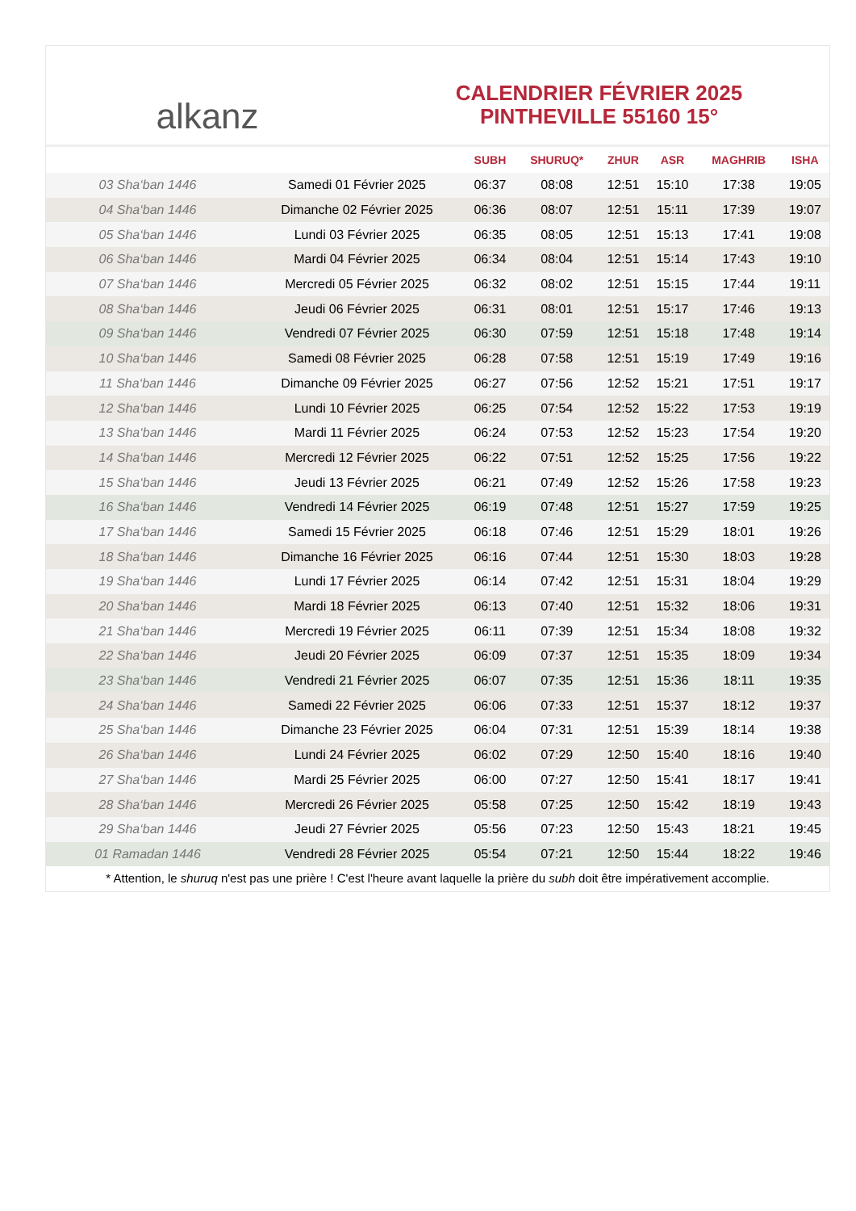alkanz
CALENDRIER FÉVRIER 2025
PINTHEVILLE 55160 15°
| | | SUBH | SHURUQ* | ZHUR | ASR | MAGHRIB | ISHA |
| --- | --- | --- | --- | --- | --- | --- | --- |
| 03 Sha‘ban 1446 | Samedi 01 Février 2025 | 06:37 | 08:08 | 12:51 | 15:10 | 17:38 | 19:05 |
| 04 Sha‘ban 1446 | Dimanche 02 Février 2025 | 06:36 | 08:07 | 12:51 | 15:11 | 17:39 | 19:07 |
| 05 Sha‘ban 1446 | Lundi 03 Février 2025 | 06:35 | 08:05 | 12:51 | 15:13 | 17:41 | 19:08 |
| 06 Sha‘ban 1446 | Mardi 04 Février 2025 | 06:34 | 08:04 | 12:51 | 15:14 | 17:43 | 19:10 |
| 07 Sha‘ban 1446 | Mercredi 05 Février 2025 | 06:32 | 08:02 | 12:51 | 15:15 | 17:44 | 19:11 |
| 08 Sha‘ban 1446 | Jeudi 06 Février 2025 | 06:31 | 08:01 | 12:51 | 15:17 | 17:46 | 19:13 |
| 09 Sha‘ban 1446 | Vendredi 07 Février 2025 | 06:30 | 07:59 | 12:51 | 15:18 | 17:48 | 19:14 |
| 10 Sha‘ban 1446 | Samedi 08 Février 2025 | 06:28 | 07:58 | 12:51 | 15:19 | 17:49 | 19:16 |
| 11 Sha‘ban 1446 | Dimanche 09 Février 2025 | 06:27 | 07:56 | 12:52 | 15:21 | 17:51 | 19:17 |
| 12 Sha‘ban 1446 | Lundi 10 Février 2025 | 06:25 | 07:54 | 12:52 | 15:22 | 17:53 | 19:19 |
| 13 Sha‘ban 1446 | Mardi 11 Février 2025 | 06:24 | 07:53 | 12:52 | 15:23 | 17:54 | 19:20 |
| 14 Sha‘ban 1446 | Mercredi 12 Février 2025 | 06:22 | 07:51 | 12:52 | 15:25 | 17:56 | 19:22 |
| 15 Sha‘ban 1446 | Jeudi 13 Février 2025 | 06:21 | 07:49 | 12:52 | 15:26 | 17:58 | 19:23 |
| 16 Sha‘ban 1446 | Vendredi 14 Février 2025 | 06:19 | 07:48 | 12:51 | 15:27 | 17:59 | 19:25 |
| 17 Sha‘ban 1446 | Samedi 15 Février 2025 | 06:18 | 07:46 | 12:51 | 15:29 | 18:01 | 19:26 |
| 18 Sha‘ban 1446 | Dimanche 16 Février 2025 | 06:16 | 07:44 | 12:51 | 15:30 | 18:03 | 19:28 |
| 19 Sha‘ban 1446 | Lundi 17 Février 2025 | 06:14 | 07:42 | 12:51 | 15:31 | 18:04 | 19:29 |
| 20 Sha‘ban 1446 | Mardi 18 Février 2025 | 06:13 | 07:40 | 12:51 | 15:32 | 18:06 | 19:31 |
| 21 Sha‘ban 1446 | Mercredi 19 Février 2025 | 06:11 | 07:39 | 12:51 | 15:34 | 18:08 | 19:32 |
| 22 Sha‘ban 1446 | Jeudi 20 Février 2025 | 06:09 | 07:37 | 12:51 | 15:35 | 18:09 | 19:34 |
| 23 Sha‘ban 1446 | Vendredi 21 Février 2025 | 06:07 | 07:35 | 12:51 | 15:36 | 18:11 | 19:35 |
| 24 Sha‘ban 1446 | Samedi 22 Février 2025 | 06:06 | 07:33 | 12:51 | 15:37 | 18:12 | 19:37 |
| 25 Sha‘ban 1446 | Dimanche 23 Février 2025 | 06:04 | 07:31 | 12:51 | 15:39 | 18:14 | 19:38 |
| 26 Sha‘ban 1446 | Lundi 24 Février 2025 | 06:02 | 07:29 | 12:50 | 15:40 | 18:16 | 19:40 |
| 27 Sha‘ban 1446 | Mardi 25 Février 2025 | 06:00 | 07:27 | 12:50 | 15:41 | 18:17 | 19:41 |
| 28 Sha‘ban 1446 | Mercredi 26 Février 2025 | 05:58 | 07:25 | 12:50 | 15:42 | 18:19 | 19:43 |
| 29 Sha‘ban 1446 | Jeudi 27 Février 2025 | 05:56 | 07:23 | 12:50 | 15:43 | 18:21 | 19:45 |
| 01 Ramadan 1446 | Vendredi 28 Février 2025 | 05:54 | 07:21 | 12:50 | 15:44 | 18:22 | 19:46 |
* Attention, le shuruq n'est pas une prière ! C'est l'heure avant laquelle la prière du subh doit être impérativement accomplie.